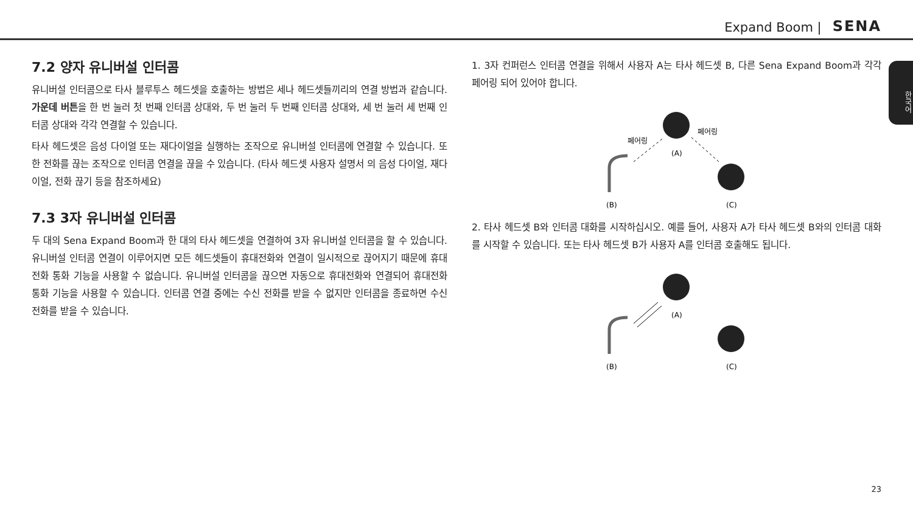Expand Boom | SENA
한국어
7.2 양자 유니버설 인터콤
유니버설 인터콤으로 타사 블루투스 헤드셋을 호출하는 방법은 세나 헤드셋들끼리의 연결 방법과 같습니다. 가운데 버튼을 한 번 눌러 첫 번째 인터콤 상대와, 두 번 눌러 두 번째 인터콤 상대와, 세 번 눌러 세 번째 인터콤 상대와 각각 연결할 수 있습니다.
타사 헤드셋은 음성 다이얼 또는 재다이얼을 실행하는 조작으로 유니버설 인터콤에 연결할 수 있습니다. 또한 전화를 끊는 조작으로 인터콤 연결을 끊을 수 있습니다. (타사 헤드셋 사용자 설명서 의 음성 다이얼, 재다이얼, 전화 끊기 등을 참조하세요)
7.3 3자 유니버설 인터콤
두 대의 Sena Expand Boom과 한 대의 타사 헤드셋을 연결하여 3자 유니버설 인터콤을 할 수 있습니다. 유니버설 인터콤 연결이 이루어지면 모든 헤드셋들이 휴대전화와 연결이 일시적으로 끊어지기 때문에 휴대전화 통화 기능을 사용할 수 없습니다. 유니버설 인터콤을 끊으면 자동으로 휴대전화와 연결되어 휴대전화 통화 기능을 사용할 수 있습니다. 인터콤 연결 중에는 수신 전화를 받을 수 없지만 인터콤을 종료하면 수신 전화를 받을 수 있습니다.
1. 3자 컨퍼런스 인터콤 연결을 위해서 사용자 A는 타사 헤드셋 B, 다른 Sena Expand Boom과 각각 페어링 되어 있어야 합니다.
(A)
(C)
(B)
페어링
페어링
2. 타사 헤드셋 B와 인터콤 대화를 시작하십시오. 예를 들어, 사용자 A가 타사 헤드셋 B와의 인터콤 대화를 시작할 수 있습니다. 또는 타사 헤드셋 B가 사용자 A를 인터콤 호출해도 됩니다.
(A)
(C)
(B)
23